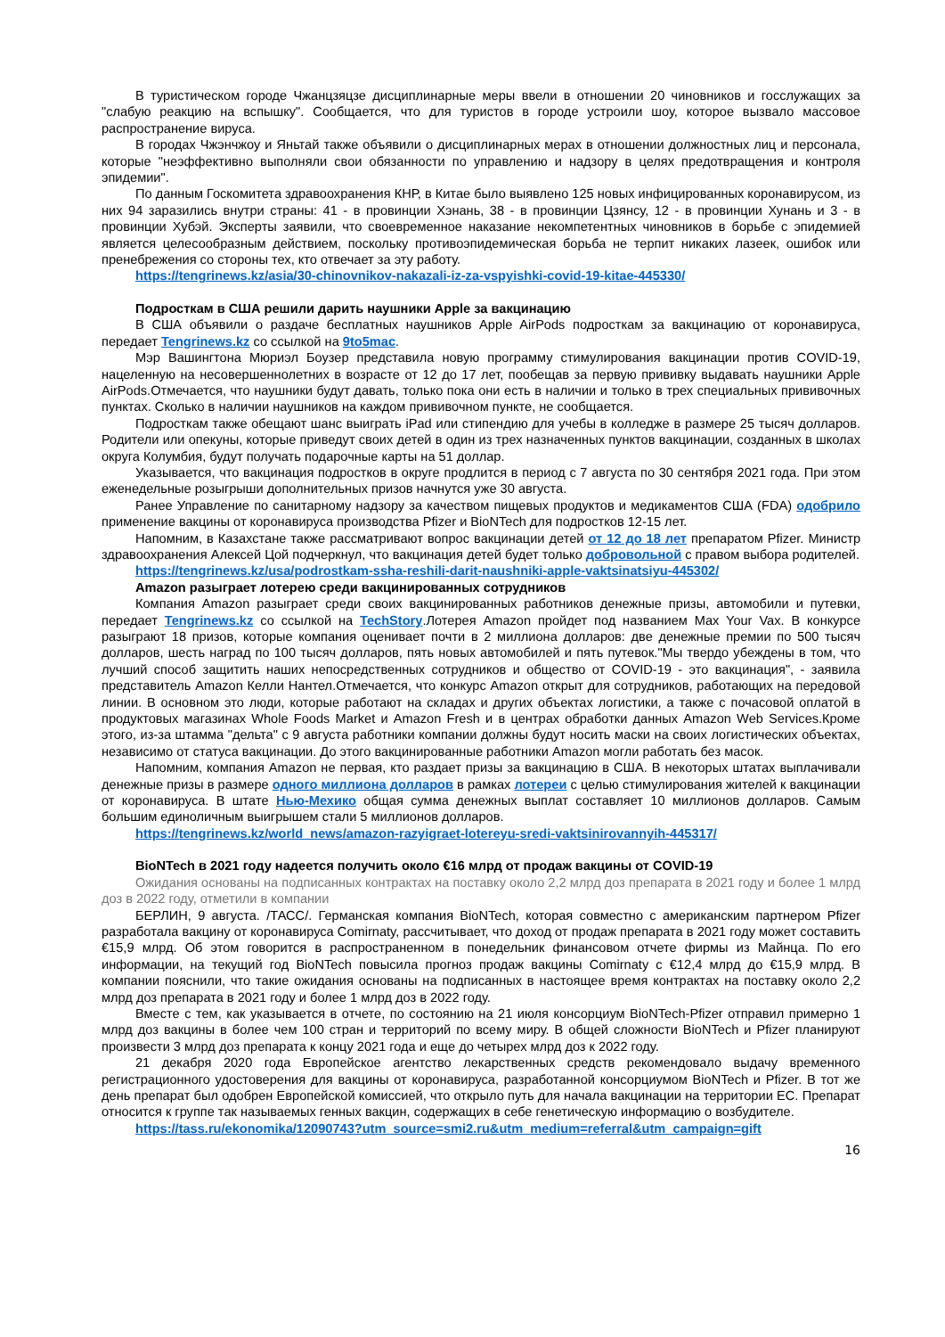В туристическом городе Чжанцзяцзе дисциплинарные меры ввели в отношении 20 чиновников и госслужащих за "слабую реакцию на вспышку". Сообщается, что для туристов в городе устроили шоу, которое вызвало массовое распространение вируса.
В городах Чжэнчжоу и Яньтай также объявили о дисциплинарных мерах в отношении должностных лиц и персонала, которые "неэффективно выполняли свои обязанности по управлению и надзору в целях предотвращения и контроля эпидемии".
По данным Госкомитета здравоохранения КНР, в Китае было выявлено 125 новых инфицированных коронавирусом, из них 94 заразились внутри страны: 41 - в провинции Хэнань, 38 - в провинции Цзянсу, 12 - в провинции Хунань и 3 - в провинции Хубэй. Эксперты заявили, что своевременное наказание некомпетентных чиновников в борьбе с эпидемией является целесообразным действием, поскольку противоэпидемическая борьба не терпит никаких лазеек, ошибок или пренебрежения со стороны тех, кто отвечает за эту работу.
https://tengrinews.kz/asia/30-chinovnikov-nakazali-iz-za-vspyishki-covid-19-kitae-445330/
Подросткам в США решили дарить наушники Apple за вакцинацию
В США объявили о раздаче бесплатных наушников Apple AirPods подросткам за вакцинацию от коронавируса, передает Tengrinews.kz со ссылкой на 9to5mac.
Мэр Вашингтона Мюриэл Боузер представила новую программу стимулирования вакцинации против COVID-19, нацеленную на несовершеннолетних в возрасте от 12 до 17 лет, пообещав за первую прививку выдавать наушники Apple AirPods.Отмечается, что наушники будут давать, только пока они есть в наличии и только в трех специальных прививочных пунктах. Сколько в наличии наушников на каждом прививочном пункте, не сообщается.
Подросткам также обещают шанс выиграть iPad или стипендию для учебы в колледже в размере 25 тысяч долларов. Родители или опекуны, которые приведут своих детей в один из трех назначенных пунктов вакцинации, созданных в школах округа Колумбия, будут получать подарочные карты на 51 доллар.
Указывается, что вакцинация подростков в округе продлится в период с 7 августа по 30 сентября 2021 года. При этом еженедельные розыгрыши дополнительных призов начнутся уже 30 августа.
Ранее Управление по санитарному надзору за качеством пищевых продуктов и медикаментов США (FDA) одобрило применение вакцины от коронавируса производства Pfizer и BioNTech для подростков 12-15 лет.
Напомним, в Казахстане также рассматривают вопрос вакцинации детей от 12 до 18 лет препаратом Pfizer. Министр здравоохранения Алексей Цой подчеркнул, что вакцинация детей будет только добровольной с правом выбора родителей.
https://tengrinews.kz/usa/podrostkam-ssha-reshili-darit-naushniki-apple-vaktsinatsiyu-445302/
Amazon разыграет лотерею среди вакцинированных сотрудников
Компания Amazon разыграет среди своих вакцинированных работников денежные призы, автомобили и путевки, передает Tengrinews.kz со ссылкой на TechStory.Лотерея Amazon пройдет под названием Max Your Vax. В конкурсе разыграют 18 призов, которые компания оценивает почти в 2 миллиона долларов: две денежные премии по 500 тысяч долларов, шесть наград по 100 тысяч долларов, пять новых автомобилей и пять путевок."Мы твердо убеждены в том, что лучший способ защитить наших непосредственных сотрудников и общество от COVID-19 - это вакцинация", - заявила представитель Amazon Келли Нантел.Отмечается, что конкурс Amazon открыт для сотрудников, работающих на передовой линии. В основном это люди, которые работают на складах и других объектах логистики, а также с почасовой оплатой в продуктовых магазинах Whole Foods Market и Amazon Fresh и в центрах обработки данных Amazon Web Services.Кроме этого, из-за штамма "дельта" с 9 августа работники компании должны будут носить маски на своих логистических объектах, независимо от статуса вакцинации. До этого вакцинированные работники Amazon могли работать без масок.
Напомним, компания Amazon не первая, кто раздает призы за вакцинацию в США. В некоторых штатах выплачивали денежные призы в размере одного миллиона долларов в рамках лотереи с целью стимулирования жителей к вакцинации от коронавируса. В штате Нью-Мехико общая сумма денежных выплат составляет 10 миллионов долларов. Самым большим единоличным выигрышем стали 5 миллионов долларов.
https://tengrinews.kz/world_news/amazon-razyigraet-lotereyu-sredi-vaktsinirovannyih-445317/
BioNTech в 2021 году надеется получить около €16 млрд от продаж вакцины от COVID-19
Ожидания основаны на подписанных контрактах на поставку около 2,2 млрд доз препарата в 2021 году и более 1 млрд доз в 2022 году, отметили в компании
БЕРЛИН, 9 августа. /ТАСС/. Германская компания BioNTech, которая совместно с американским партнером Pfizer разработала вакцину от коронавируса Comirnaty, рассчитывает, что доход от продаж препарата в 2021 году может составить €15,9 млрд. Об этом говорится в распространенном в понедельник финансовом отчете фирмы из Майнца. По его информации, на текущий год BioNTech повысила прогноз продаж вакцины Comirnaty с €12,4 млрд до €15,9 млрд. В компании пояснили, что такие ожидания основаны на подписанных в настоящее время контрактах на поставку около 2,2 млрд доз препарата в 2021 году и более 1 млрд доз в 2022 году.
Вместе с тем, как указывается в отчете, по состоянию на 21 июля консорциум BioNTech-Pfizer отправил примерно 1 млрд доз вакцины в более чем 100 стран и территорий по всему миру. В общей сложности BioNTech и Pfizer планируют произвести 3 млрд доз препарата к концу 2021 года и еще до четырех млрд доз к 2022 году.
21 декабря 2020 года Европейское агентство лекарственных средств рекомендовало выдачу временного регистрационного удостоверения для вакцины от коронавируса, разработанной консорциумом BioNTech и Pfizer. В тот же день препарат был одобрен Европейской комиссией, что открыло путь для начала вакцинации на территории ЕС. Препарат относится к группе так называемых генных вакцин, содержащих в себе генетическую информацию о возбудителе.
https://tass.ru/ekonomika/12090743?utm_source=smi2.ru&utm_medium=referral&utm_campaign=gift
16